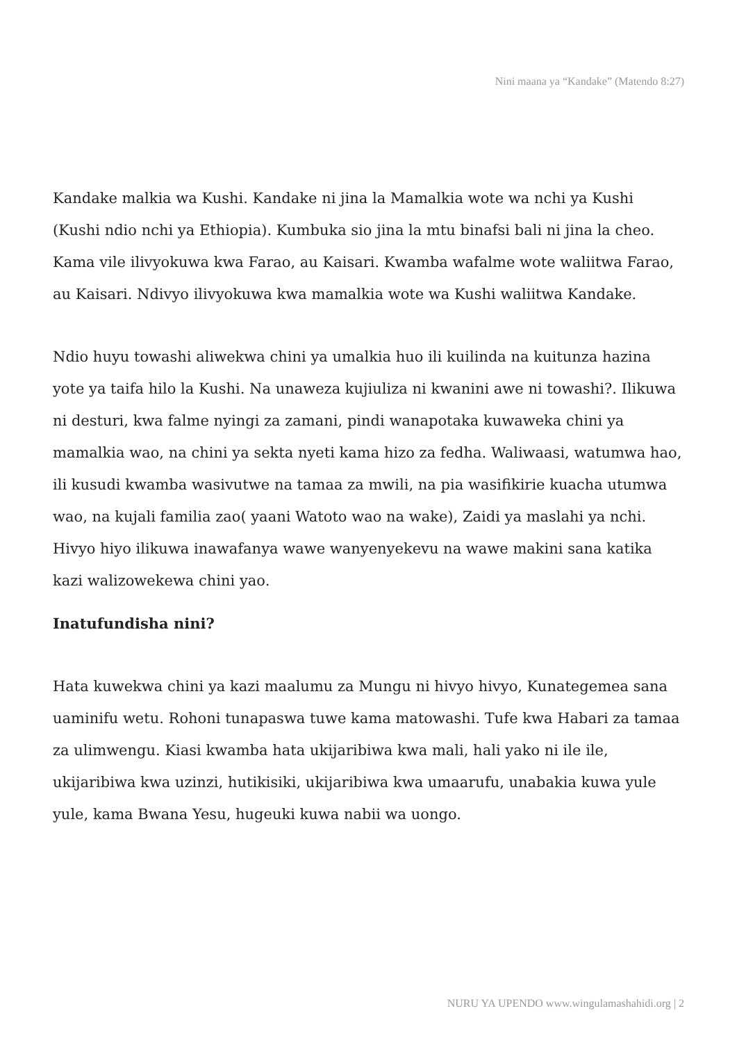Nini maana ya “Kandake” (Matendo 8:27)
Kandake malkia wa Kushi. Kandake ni jina la Mamalkia wote wa nchi ya Kushi (Kushi ndio nchi ya Ethiopia). Kumbuka sio jina la mtu binafsi bali ni jina la cheo. Kama vile ilivyokuwa kwa Farao, au Kaisari. Kwamba wafalme wote waliitwa Farao, au Kaisari. Ndivyo ilivyokuwa kwa mamalkia wote wa Kushi waliitwa Kandake.
Ndio huyu towashi aliwekwa chini ya umalkia huo ili kuilinda na kuitunza hazina yote ya taifa hilo la Kushi. Na unaweza kujiuliza ni kwanini awe ni towashi?. Ilikuwa ni desturi, kwa falme nyingi za zamani, pindi wanapotaka kuwaweka chini ya mamalkia wao, na chini ya sekta nyeti kama hizo za fedha. Waliwaasi, watumwa hao, ili kusudi kwamba wasivutwe na tamaa za mwili, na pia wasifikirie kuacha utumwa wao, na kujali familia zao( yaani Watoto wao na wake), Zaidi ya maslahi ya nchi. Hivyo hiyo ilikuwa inawafanya wawe wanyenyekevu na wawe makini sana katika kazi walizowekewa chini yao.
Inatufundisha nini?
Hata kuwekwa chini ya kazi maalumu za Mungu ni hivyo hivyo, Kunategemea sana uaminifu wetu. Rohoni tunapaswa tuwe kama matowashi. Tufe kwa Habari za tamaa za ulimwengu. Kiasi kwamba hata ukijaribiwa kwa mali, hali yako ni ile ile, ukijaribiwa kwa uzinzi, hutikisiki, ukijaribiwa kwa umaarufu, unabakia kuwa yule yule, kama Bwana Yesu, hugeuki kuwa nabii wa uongo.
NURU YA UPENDO www.wingulamashahidi.org | 2